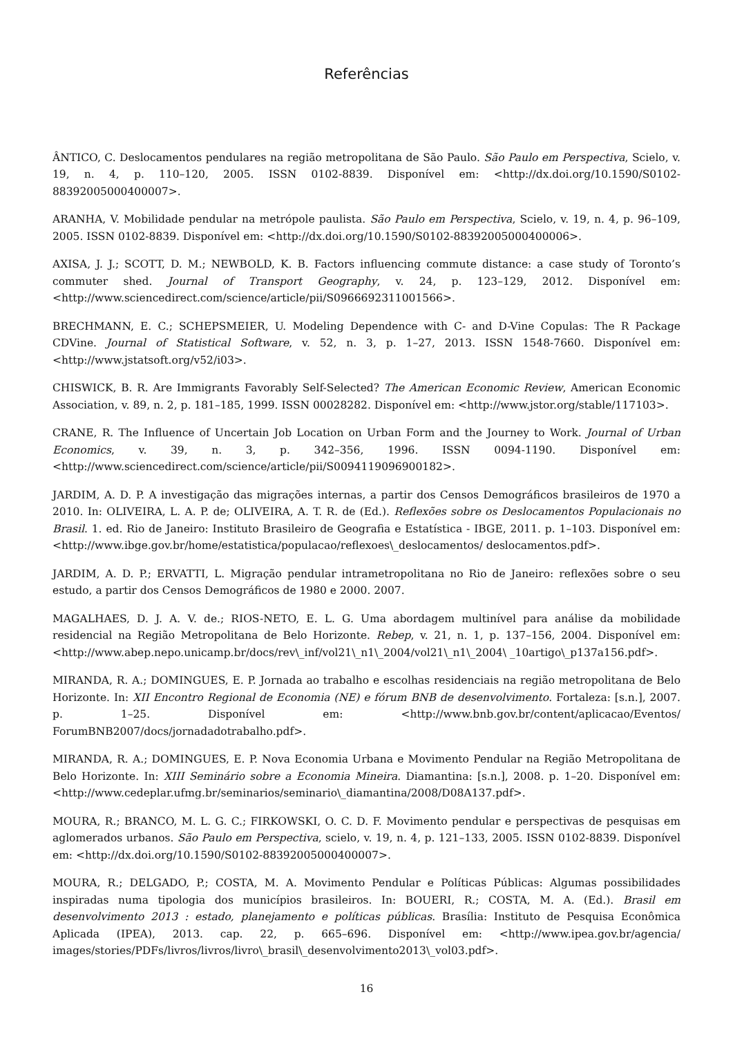Referências
ÂNTICO, C. Deslocamentos pendulares na região metropolitana de São Paulo. São Paulo em Perspectiva, Scielo, v. 19, n. 4, p. 110–120, 2005. ISSN 0102-8839. Disponível em: <http://dx.doi.org/10.1590/S0102-88392005000400007>.
ARANHA, V. Mobilidade pendular na metrópole paulista. São Paulo em Perspectiva, Scielo, v. 19, n. 4, p. 96–109, 2005. ISSN 0102-8839. Disponível em: <http://dx.doi.org/10.1590/S0102-88392005000400006>.
AXISA, J. J.; SCOTT, D. M.; NEWBOLD, K. B. Factors influencing commute distance: a case study of Toronto’s commuter shed. Journal of Transport Geography, v. 24, p. 123–129, 2012. Disponível em: <http://www.sciencedirect.com/science/article/pii/S0966692311001566>.
BRECHMANN, E. C.; SCHEPSMEIER, U. Modeling Dependence with C- and D-Vine Copulas: The R Package CDVine. Journal of Statistical Software, v. 52, n. 3, p. 1–27, 2013. ISSN 1548-7660. Disponível em: <http://www.jstatsoft.org/v52/i03>.
CHISWICK, B. R. Are Immigrants Favorably Self-Selected? The American Economic Review, American Economic Association, v. 89, n. 2, p. 181–185, 1999. ISSN 00028282. Disponível em: <http://www.jstor.org/stable/117103>.
CRANE, R. The Influence of Uncertain Job Location on Urban Form and the Journey to Work. Journal of Urban Economics, v. 39, n. 3, p. 342–356, 1996. ISSN 0094-1190. Disponível em: <http://www.sciencedirect.com/science/article/pii/S0094119096900182>.
JARDIM, A. D. P. A investigação das migrações internas, a partir dos Censos Demográficos brasileiros de 1970 a 2010. In: OLIVEIRA, L. A. P. de; OLIVEIRA, A. T. R. de (Ed.). Reflexões sobre os Deslocamentos Populacionais no Brasil. 1. ed. Rio de Janeiro: Instituto Brasileiro de Geografia e Estatística - IBGE, 2011. p. 1–103. Disponível em: <http://www.ibge.gov.br/home/estatistica/populacao/reflexoes\_deslocamentos/ deslocamentos.pdf>.
JARDIM, A. D. P.; ERVATTI, L. Migração pendular intrametropolitana no Rio de Janeiro: reflexões sobre o seu estudo, a partir dos Censos Demográficos de 1980 e 2000. 2007.
MAGALHAES, D. J. A. V. de.; RIOS-NETO, E. L. G. Uma abordagem multinível para análise da mobilidade residencial na Região Metropolitana de Belo Horizonte. Rebep, v. 21, n. 1, p. 137–156, 2004. Disponível em: <http://www.abep.nepo.unicamp.br/docs/rev\_inf/vol21\_n1\_2004/vol21\_n1\_2004\ _10artigo\_p137a156.pdf>.
MIRANDA, R. A.; DOMINGUES, E. P. Jornada ao trabalho e escolhas residenciais na região metropolitana de Belo Horizonte. In: XII Encontro Regional de Economia (NE) e fórum BNB de desenvolvimento. Fortaleza: [s.n.], 2007. p. 1–25. Disponível em: <http://www.bnb.gov.br/content/aplicacao/Eventos/ ForumBNB2007/docs/jornadadotrabalho.pdf>.
MIRANDA, R. A.; DOMINGUES, E. P. Nova Economia Urbana e Movimento Pendular na Região Metropolitana de Belo Horizonte. In: XIII Seminário sobre a Economia Mineira. Diamantina: [s.n.], 2008. p. 1–20. Disponível em: <http://www.cedeplar.ufmg.br/seminarios/seminario\_diamantina/2008/D08A137.pdf>.
MOURA, R.; BRANCO, M. L. G. C.; FIRKOWSKI, O. C. D. F. Movimento pendular e perspectivas de pesquisas em aglomerados urbanos. São Paulo em Perspectiva, scielo, v. 19, n. 4, p. 121–133, 2005. ISSN 0102-8839. Disponível em: <http://dx.doi.org/10.1590/S0102-88392005000400007>.
MOURA, R.; DELGADO, P.; COSTA, M. A. Movimento Pendular e Políticas Públicas: Algumas possibilidades inspiradas numa tipologia dos municípios brasileiros. In: BOUERI, R.; COSTA, M. A. (Ed.). Brasil em desenvolvimento 2013 : estado, planejamento e políticas públicas. Brasília: Instituto de Pesquisa Econômica Aplicada (IPEA), 2013. cap. 22, p. 665–696. Disponível em: <http://www.ipea.gov.br/agencia/ images/stories/PDFs/livros/livros/livro\_brasil\_desenvolvimento2013\_vol03.pdf>.
16